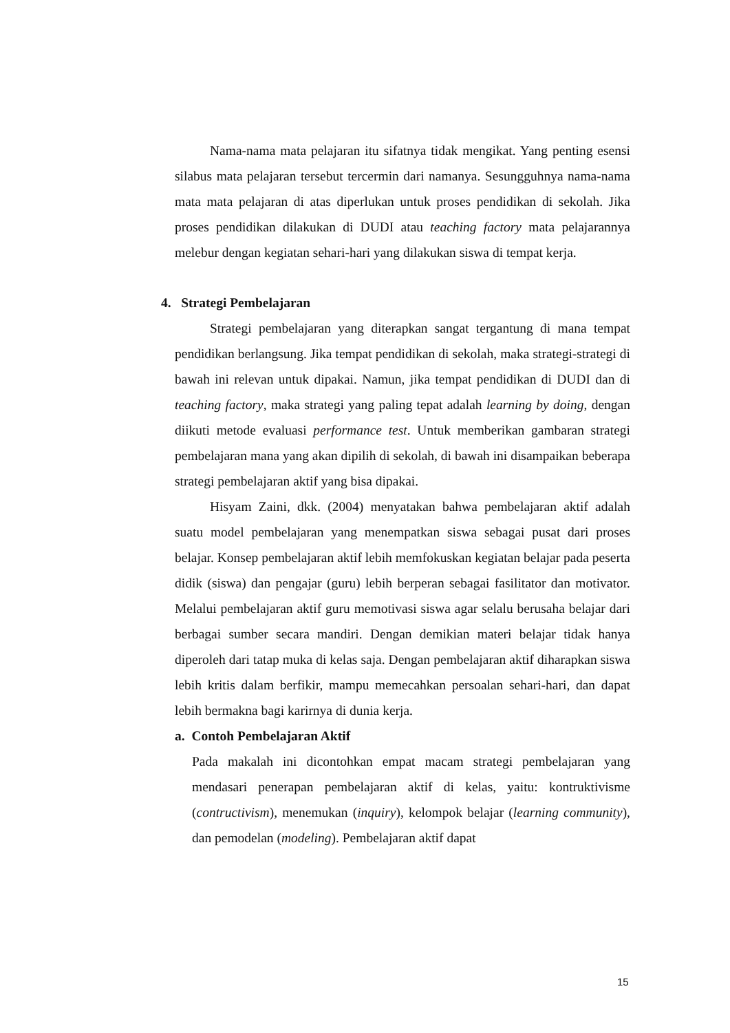Nama-nama mata pelajaran itu sifatnya tidak mengikat. Yang penting esensi silabus mata pelajaran tersebut tercermin dari namanya. Sesungguhnya nama-nama mata mata pelajaran di atas diperlukan untuk proses pendidikan di sekolah. Jika proses pendidikan dilakukan di DUDI atau teaching factory mata pelajarannya melebur dengan kegiatan sehari-hari yang dilakukan siswa di tempat kerja.
4. Strategi Pembelajaran
Strategi pembelajaran yang diterapkan sangat tergantung di mana tempat pendidikan berlangsung. Jika tempat pendidikan di sekolah, maka strategi-strategi di bawah ini relevan untuk dipakai. Namun, jika tempat pendidikan di DUDI dan di teaching factory, maka strategi yang paling tepat adalah learning by doing, dengan diikuti metode evaluasi performance test. Untuk memberikan gambaran strategi pembelajaran mana yang akan dipilih di sekolah, di bawah ini disampaikan beberapa strategi pembelajaran aktif yang bisa dipakai.
Hisyam Zaini, dkk. (2004) menyatakan bahwa pembelajaran aktif adalah suatu model pembelajaran yang menempatkan siswa sebagai pusat dari proses belajar. Konsep pembelajaran aktif lebih memfokuskan kegiatan belajar pada peserta didik (siswa) dan pengajar (guru) lebih berperan sebagai fasilitator dan motivator. Melalui pembelajaran aktif guru memotivasi siswa agar selalu berusaha belajar dari berbagai sumber secara mandiri. Dengan demikian materi belajar tidak hanya diperoleh dari tatap muka di kelas saja. Dengan pembelajaran aktif diharapkan siswa lebih kritis dalam berfikir, mampu memecahkan persoalan sehari-hari, dan dapat lebih bermakna bagi karirnya di dunia kerja.
a. Contoh Pembelajaran Aktif
Pada makalah ini dicontohkan empat macam strategi pembelajaran yang mendasari penerapan pembelajaran aktif di kelas, yaitu: kontruktivisme (contructivism), menemukan (inquiry), kelompok belajar (learning community), dan pemodelan (modeling). Pembelajaran aktif dapat
15